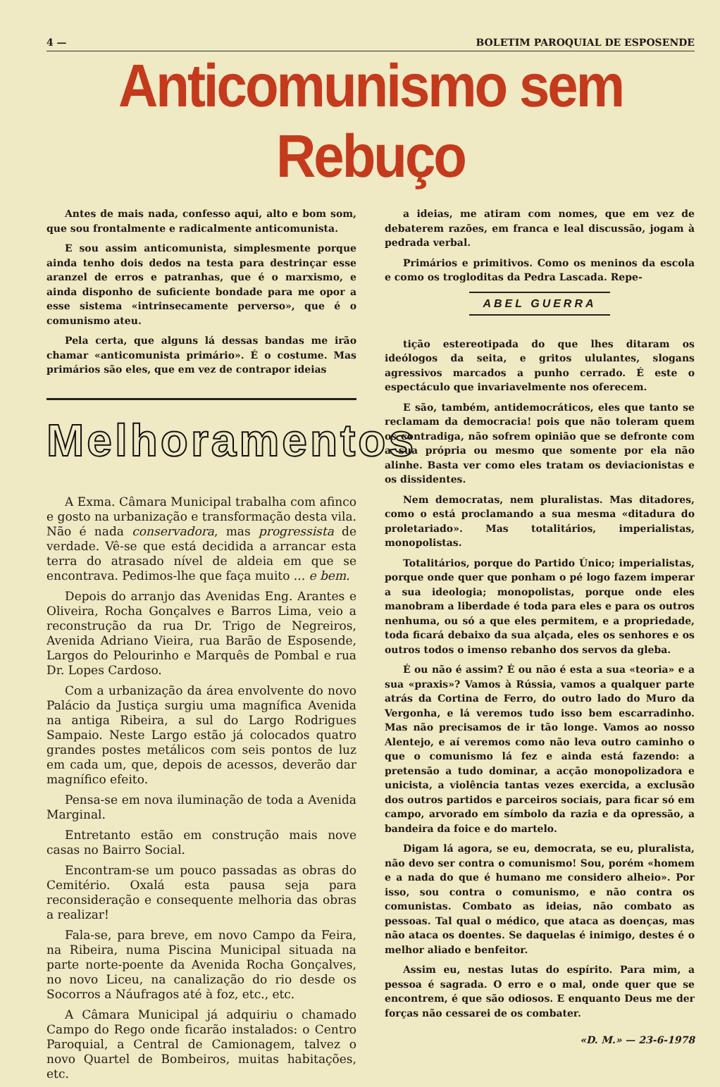4 — BOLETIM PAROQUIAL DE ESPOSENDE
Anticomunismo sem Rebuço
Antes de mais nada, confesso aqui, alto e bom som, que sou frontalmente e radicalmente anticomunista.
E sou assim anticomunista, simplesmente porque ainda tenho dois dedos na testa para destrinçar esse aranzel de erros e patranhas, que é o marxismo, e ainda disponho de suficiente bondade para me opor a esse sistema «intrinsecamente perverso», que é o comunismo ateu.
Pela certa, que alguns lá dessas bandas me irão chamar «anticomunista primário». É o costume. Mas primários são eles, que em vez de contrapor ideias
Melhoramentos
A Exma. Câmara Municipal trabalha com afinco e gosto na urbanização e transformação desta vila. Não é nada conservadora, mas progressista de verdade. Vê-se que está decidida a arrancar esta terra do atrasado nível de aldeia em que se encontrava. Pedimos-lhe que faça muito ... e bem.
Depois do arranjo das Avenidas Eng. Arantes e Oliveira, Rocha Gonçalves e Barros Lima, veio a reconstrução da rua Dr. Trigo de Negreiros, Avenida Adriano Vieira, rua Barão de Esposende, Largos do Pelourinho e Marquês de Pombal e rua Dr. Lopes Cardoso.
Com a urbanização da área envolvente do novo Palácio da Justiça surgiu uma magnífica Avenida na antiga Ribeira, a sul do Largo Rodrigues Sampaio. Neste Largo estão já colocados quatro grandes postes metálicos com seis pontos de luz em cada um, que, depois de acessos, deverão dar magnífico efeito.
Pensa-se em nova iluminação de toda a Avenida Marginal.
Entretanto estão em construção mais nove casas no Bairro Social.
Encontram-se um pouco passadas as obras do Cemitério. Oxalá esta pausa seja para reconsideração e consequente melhoria das obras a realizar!
Fala-se, para breve, em novo Campo da Feira, na Ribeira, numa Piscina Municipal situada na parte norte-poente da Avenida Rocha Gonçalves, no novo Liceu, na canalização do rio desde os Socorros a Náufragos até à foz, etc., etc.
A Câmara Municipal já adquiriu o chamado Campo do Rego onde ficarão instalados: o Centro Paroquial, a Central de Camionagem, talvez o novo Quartel de Bombeiros, muitas habitações, etc.
a ideias, me atiram com nomes, que em vez de debaterem razões, em franca e leal discussão, jogam à pedrada verbal.
Primários e primitivos. Como os meninos da escola e como os trogloditas da Pedra Lascada. Repe-
ABEL GUERRA
tição estereotipada do que lhes ditaram os ideólogos da seita, e gritos ululantes, slogans agressivos marcados a punho cerrado. É este o espectáculo que invariavelmente nos oferecem.
E são, também, antidemocráticos, eles que tanto se reclamam da democracia! pois que não toleram quem os contradiga, não sofrem opinião que se defronte com a sua própria ou mesmo que somente por ela não alinhe. Basta ver como eles tratam os deviacionistas e os dissidentes.
Nem democratas, nem pluralistas. Mas ditadores, como o está proclamando a sua mesma «ditadura do proletariado». Mas totalitários, imperialistas, monopolistas.
Totalitários, porque do Partido Único; imperialistas, porque onde quer que ponham o pé logo fazem imperar a sua ideologia; monopolistas, porque onde eles manobram a liberdade é toda para eles e para os outros nenhuma, ou só a que eles permitem, e a propriedade, toda ficará debaixo da sua alçada, eles os senhores e os outros todos o imenso rebanho dos servos da gleba.
É ou não é assim? É ou não é esta a sua «teoria» e a sua «praxis»? Vamos à Rússia, vamos a qualquer parte atrás da Cortina de Ferro, do outro lado do Muro da Vergonha, e lá veremos tudo isso bem escarradinho. Mas não precisamos de ir tão longe. Vamos ao nosso Alentejo, e aí veremos como não leva outro caminho o que o comunismo lá fez e ainda está fazendo: a pretensão a tudo dominar, a acção monopolizadora e unicista, a violência tantas vezes exercida, a exclusão dos outros partidos e parceiros sociais, para ficar só em campo, arvorado em símbolo da razia e da opressão, a bandeira da foice e do martelo.
Digam lá agora, se eu, democrata, se eu, pluralista, não devo ser contra o comunismo! Sou, porém «homem e a nada do que é humano me considero alheio». Por isso, sou contra o comunismo, e não contra os comunistas. Combato as ideias, não combato as pessoas. Tal qual o médico, que ataca as doenças, mas não ataca os doentes. Se daquelas é inimigo, destes é o melhor aliado e benfeitor.
Assim eu, nestas lutas do espírito. Para mim, a pessoa é sagrada. O erro e o mal, onde quer que se encontrem, é que são odiosos. E enquanto Deus me der forças não cessarei de os combater.
«D. M.» — 23-6-1978